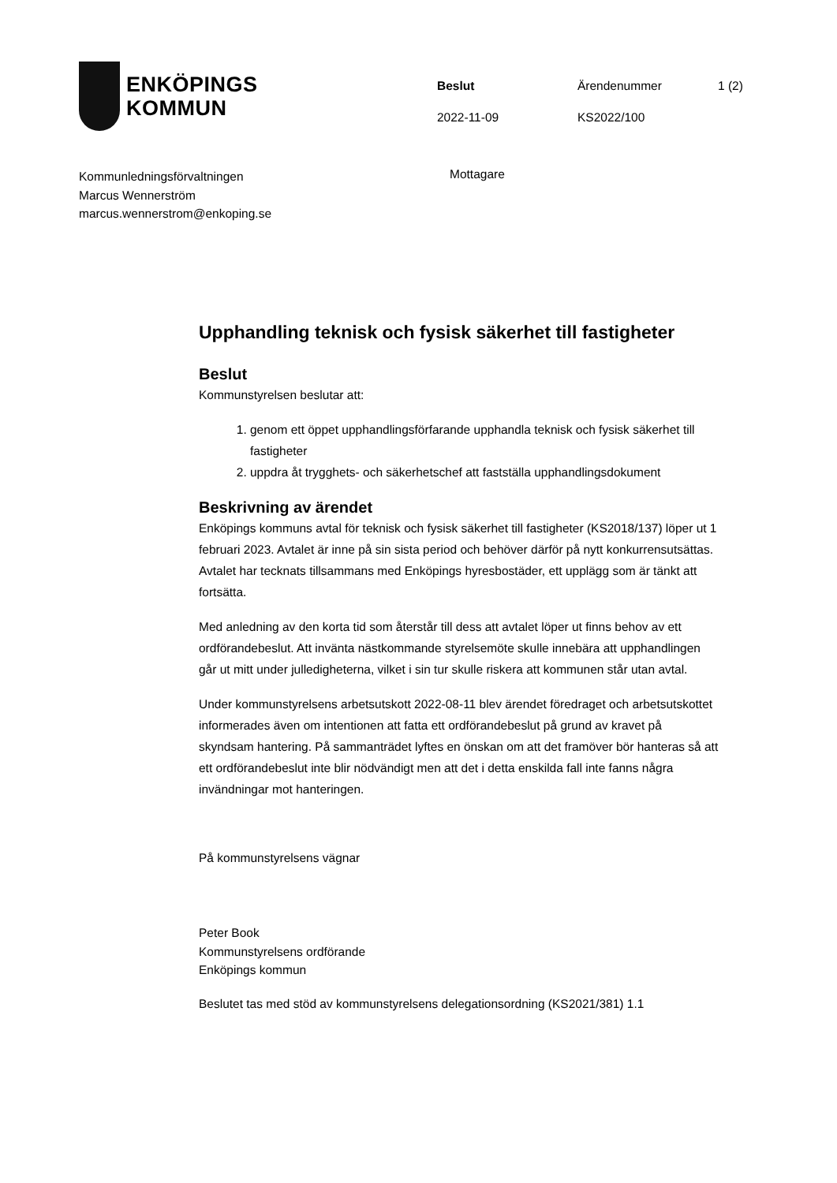ENKÖPINGS
KOMMUN
Beslut
Ärendenummer
1 (2)
2022-11-09
KS2022/100
Kommunledningsförvaltningen
Marcus Wennerström
marcus.wennerstrom@enkoping.se
Mottagare
Upphandling teknisk och fysisk säkerhet till fastigheter
Beslut
Kommunstyrelsen beslutar att:
1. genom ett öppet upphandlingsförfarande upphandla teknisk och fysisk säkerhet till fastigheter
2. uppdra åt trygghets- och säkerhetschef att fastställa upphandlingsdokument
Beskrivning av ärendet
Enköpings kommuns avtal för teknisk och fysisk säkerhet till fastigheter (KS2018/137) löper ut 1 februari 2023. Avtalet är inne på sin sista period och behöver därför på nytt konkurrensutsättas. Avtalet har tecknats tillsammans med Enköpings hyresbostäder, ett upplägg som är tänkt att fortsätta.
Med anledning av den korta tid som återstår till dess att avtalet löper ut finns behov av ett ordförandebeslut. Att invänta nästkommande styrelsemöte skulle innebära att upphandlingen går ut mitt under julledigheterna, vilket i sin tur skulle riskera att kommunen står utan avtal.
Under kommunstyrelsens arbetsutskott 2022-08-11 blev ärendet föredraget och arbetsutskottet informerades även om intentionen att fatta ett ordförandebeslut på grund av kravet på skyndsam hantering. På sammanträdet lyftes en önskan om att det framöver bör hanteras så att ett ordförandebeslut inte blir nödvändigt men att det i detta enskilda fall inte fanns några invändningar mot hanteringen.
På kommunstyrelsens vägnar
Peter Book
Kommunstyrelsens ordförande
Enköpings kommun
Beslutet tas med stöd av kommunstyrelsens delegationsordning (KS2021/381) 1.1